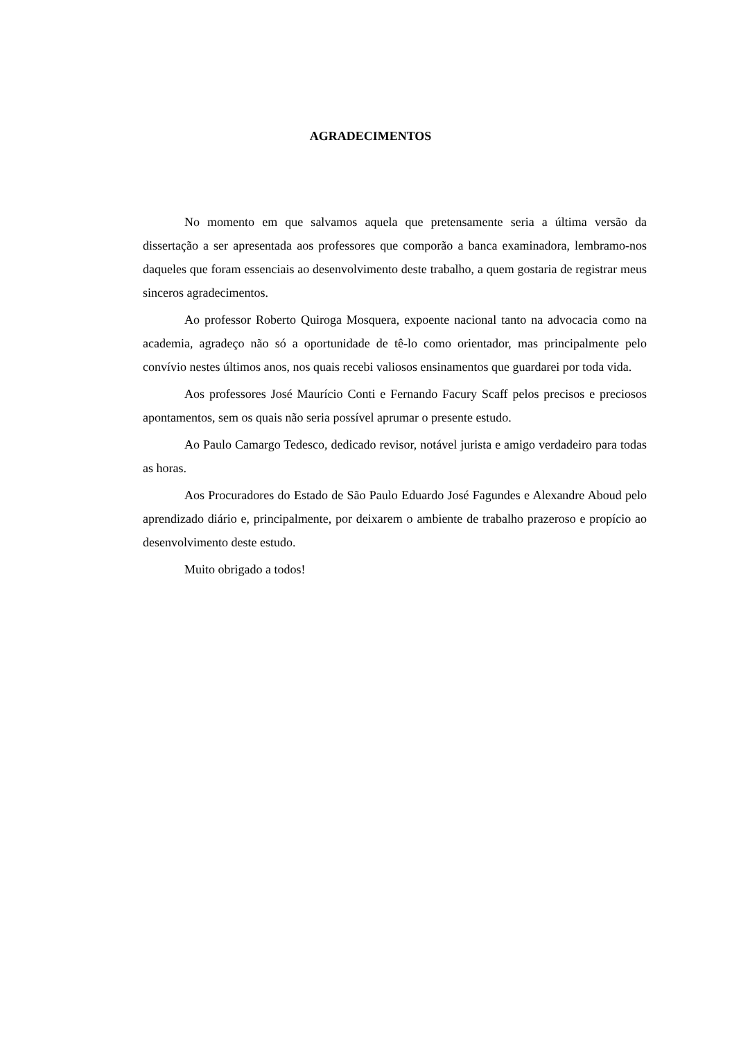AGRADECIMENTOS
No momento em que salvamos aquela que pretensamente seria a última versão da dissertação a ser apresentada aos professores que comporão a banca examinadora, lembramo-nos daqueles que foram essenciais ao desenvolvimento deste trabalho, a quem gostaria de registrar meus sinceros agradecimentos.
Ao professor Roberto Quiroga Mosquera, expoente nacional tanto na advocacia como na academia, agradeço não só a oportunidade de tê-lo como orientador, mas principalmente pelo convívio nestes últimos anos, nos quais recebi valiosos ensinamentos que guardarei por toda vida.
Aos professores José Maurício Conti e Fernando Facury Scaff pelos precisos e preciosos apontamentos, sem os quais não seria possível aprumar o presente estudo.
Ao Paulo Camargo Tedesco, dedicado revisor, notável jurista e amigo verdadeiro para todas as horas.
Aos Procuradores do Estado de São Paulo Eduardo José Fagundes e Alexandre Aboud pelo aprendizado diário e, principalmente, por deixarem o ambiente de trabalho prazeroso e propício ao desenvolvimento deste estudo.
Muito obrigado a todos!